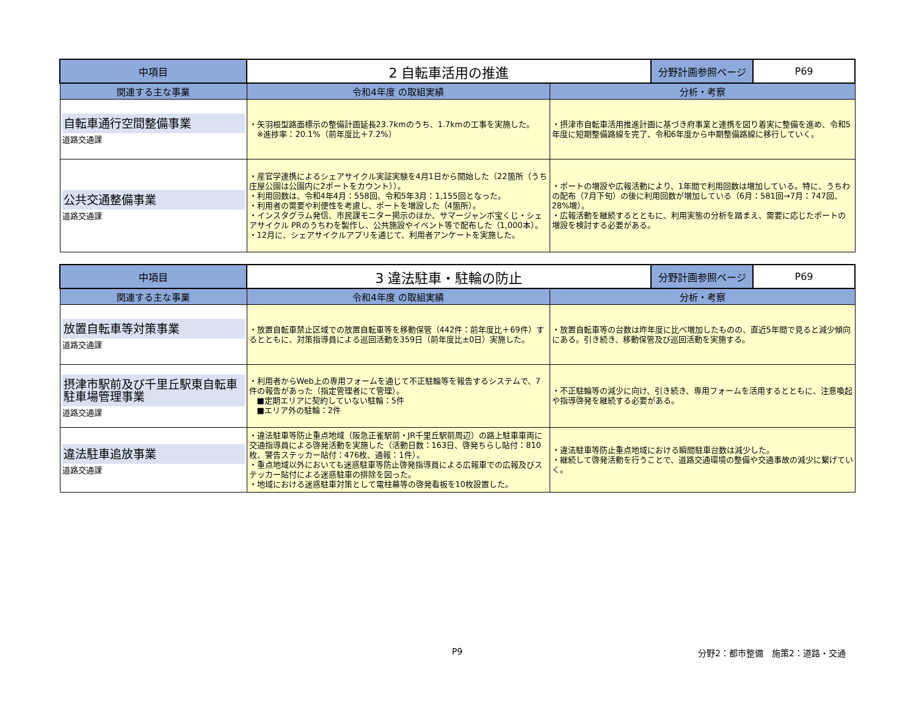| 中項目 | 2 自転車活用の推進 | | 分野計画参照ページ | P69 |
| 関連する主な事業 | 令和4年度 の取組実績 | 分析・考察 | | |
| 自転車通行空間整備事業 道路交通課 | ・矢羽根型路面標示の整備計画延長23.7kmのうち、1.7kmの工事を実施した。 ※進捗率：20.1%（前年度比＋7.2%） | ・摂津市自転車活用推進計画に基づき府事業と連携を図り着実に整備を進め、令和5年度に短期整備路線を完了、令和6年度から中期整備路線に移行していく。 | | |
| 公共交通整備事業 道路交通課 | ・産官学連携によるシェアサイクル実証実験を4月1日から開始した（22箇所（うち庄屋公園は公園内に2ポートをカウント））。 ・利用回数は、令和4年4月：558回、令和5年3月：1,155回となった。 ・利用者の需要や利便性を考慮し、ポートを増設した（4箇所）。 ・インスタグラム発信、市民課モニター掲示のほか、サマージャンボ宝くじ・シェアサイクル PRのうちわを製作し、公共施設やイベント等で配布した（1,000本）。 ・12月に、シェアサイクルアプリを通じて、利用者アンケートを実施した。 | ・ポートの増設や広報活動により、1年間で利用回数は増加している。特に、うちわの配布（7月下旬）の後に利用回数が増加している（6月：581回→7月：747回、28%増）。 ・広報活動を継続するとともに、利用実態の分析を踏まえ、需要に応じたポートの増設を検討する必要がある。 | | |
| 中項目 | 3 違法駐車・駐輪の防止 | | 分野計画参照ページ | P69 |
| 関連する主な事業 | 令和4年度 の取組実績 | 分析・考察 | | |
| 放置自転車等対策事業 道路交通課 | ・放置自転車禁止区域での放置自転車等を移動保管（442件：前年度比＋69件）するとともに、対策指導員による巡回活動を359日（前年度比±0日）実施した。 | ・放置自転車等の台数は昨年度に比べ増加したものの、直近5年間で見ると減少傾向にある。引き続き、移動保管及び巡回活動を実施する。 | | |
| 摂津市駅前及び千里丘駅東自転車駐車場管理事業 道路交通課 | ・利用者からWeb上の専用フォームを通じて不正駐輪等を報告するシステムで、7件の報告があった（指定管理者にて管理）。 ■定期エリアに契約していない駐輪：5件 ■エリア外の駐輪：2件 | ・不正駐輪等の減少に向け、引き続き、専用フォームを活用するとともに、注意喚起や指導啓発を継続する必要がある。 | | |
| 違法駐車追放事業 道路交通課 | ・違法駐車等防止重点地域（阪急正雀駅前・JR千里丘駅前周辺）の路上駐車車両に交通指導員による啓発活動を実施した（活動日数：163日、啓発ちらし貼付：810枚、警告ステッカー貼付：476枚、通報：1件）。 ・重点地域以外においても迷惑駐車等防止啓発指導員による広報車での広報及びステッカー貼付による迷惑駐車の排除を図った。 ・地域における迷惑駐車対策として電柱幕等の啓発看板を10枚設置した。 | ・違法駐車等防止重点地域における瞬間駐車台数は減少した。 ・継続して啓発活動を行うことで、道路交通環境の整備や交通事故の減少に繋げていく。 | | |
P9 分野2：都市整備　施策2：道路・交通